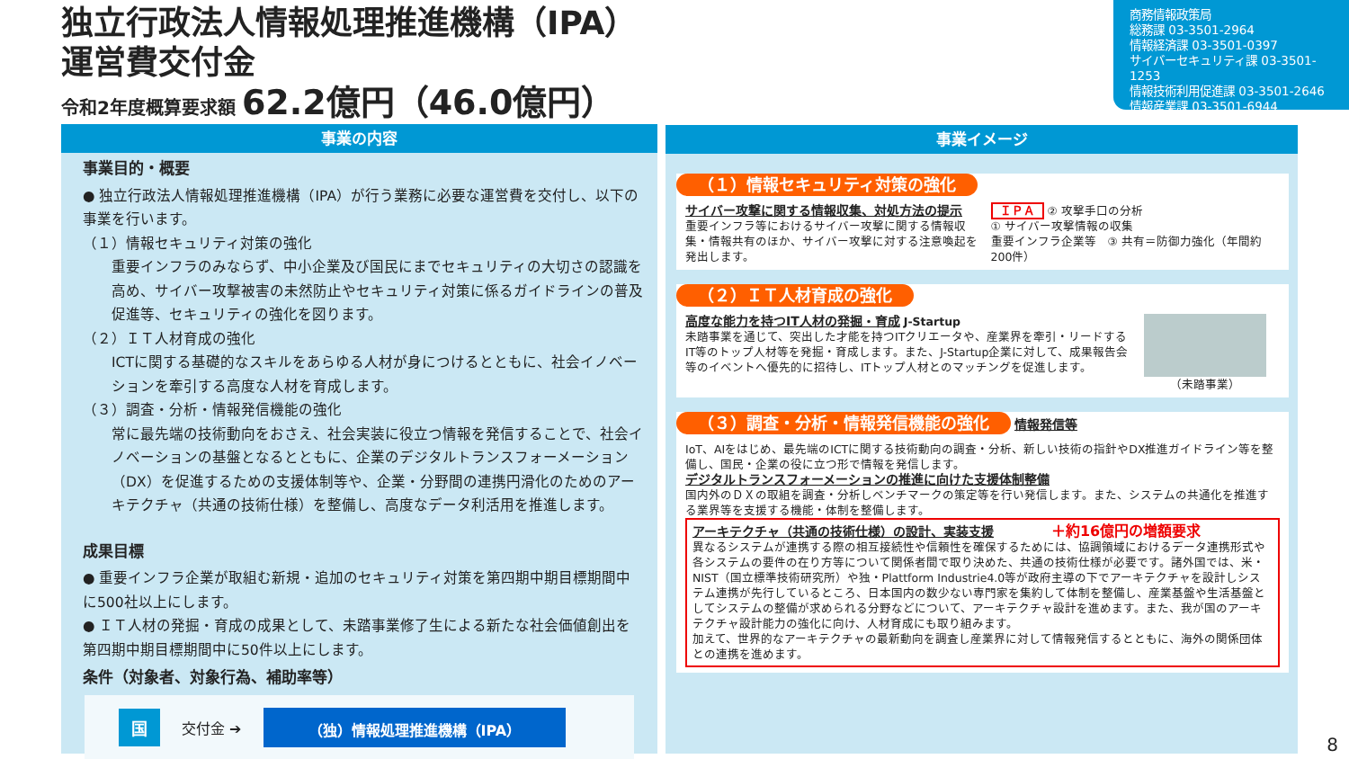独立行政法人情報処理推進機構（IPA）
運営費交付金
令和2年度概算要求額 62.2億円（46.0億円）
商務情報政策局
総務課 03-3501-2964
情報経済課 03-3501-0397
サイバーセキュリティ課 03-3501-1253
情報技術利用促進課 03-3501-2646
情報産業課 03-3501-6944
事業の内容
事業目的・概要
● 独立行政法人情報処理推進機構（IPA）が行う業務に必要な運営費を交付し、以下の事業を行います。
（１）情報セキュリティ対策の強化
重要インフラのみならず、中小企業及び国民にまでセキュリティの大切さの認識を高め、サイバー攻撃被害の未然防止やセキュリティ対策に係るガイドラインの普及促進等、セキュリティの強化を図ります。
（２）ＩＴ人材育成の強化
ICTに関する基礎的なスキルをあらゆる人材が身につけるとともに、社会イノベーションを牽引する高度な人材を育成します。
（３）調査・分析・情報発信機能の強化
常に最先端の技術動向をおさえ、社会実装に役立つ情報を発信することで、社会イノベーションの基盤となるとともに、企業のデジタルトランスフォーメーション（DX）を促進するための支援体制等や、企業・分野間の連携円滑化のためのアーキテクチャ（共通の技術仕様）を整備し、高度なデータ利活用を推進します。
成果目標
● 重要インフラ企業が取組む新規・追加のセキュリティ対策を第四期中期目標期間中に500社以上にします。
● ＩＴ人材の発掘・育成の成果として、未踏事業修了生による新たな社会価値創出を第四期中期目標期間中に50件以上にします。
条件（対象者、対象行為、補助率等）
国
交付金 ➔
（独）情報処理推進機構（IPA）
事業イメージ
（１）情報セキュリティ対策の強化
サイバー攻撃に関する情報収集、対処方法の提示
重要インフラ等におけるサイバー攻撃に関する情報収集・情報共有のほか、サイバー攻撃に対する注意喚起を発出します。
ＩＰＡ ② 攻撃手口の分析
① サイバー攻撃情報の収集
重要インフラ企業等　③ 共有＝防御力強化（年間約200件）
（２）ＩＴ人材育成の強化
高度な能力を持つIT人材の発掘・育成 J-Startup
未踏事業を通じて、突出した才能を持つITクリエータや、産業界を牽引・リードするIT等のトップ人材等を発掘・育成します。また、J-Startup企業に対して、成果報告会等のイベントへ優先的に招待し、ITトップ人材とのマッチングを促進します。
（未踏事業）
（３）調査・分析・情報発信機能の強化
情報発信等
IoT、AIをはじめ、最先端のICTに関する技術動向の調査・分析、新しい技術の指針やDX推進ガイドライン等を整備し、国民・企業の役に立つ形で情報を発信します。
デジタルトランスフォーメーションの推進に向けた支援体制整備
国内外のＤＸの取組を調査・分析しベンチマークの策定等を行い発信します。また、システムの共通化を推進する業界等を支援する機能・体制を整備します。
アーキテクチャ（共通の技術仕様）の設計、実装支援 ＋約16億円の増額要求
異なるシステムが連携する際の相互接続性や信頼性を確保するためには、協調領域におけるデータ連携形式や各システムの要件の在り方等について関係者間で取り決めた、共通の技術仕様が必要です。諸外国では、米・NIST（国立標準技術研究所）や独・Plattform Industrie4.0等が政府主導の下でアーキテクチャを設計しシステム連携が先行しているところ、日本国内の数少ない専門家を集約して体制を整備し、産業基盤や生活基盤としてシステムの整備が求められる分野などについて、アーキテクチャ設計を進めます。また、我が国のアーキテクチャ設計能力の強化に向け、人材育成にも取り組みます。
加えて、世界的なアーキテクチャの最新動向を調査し産業界に対して情報発信するとともに、海外の関係団体との連携を進めます。
8